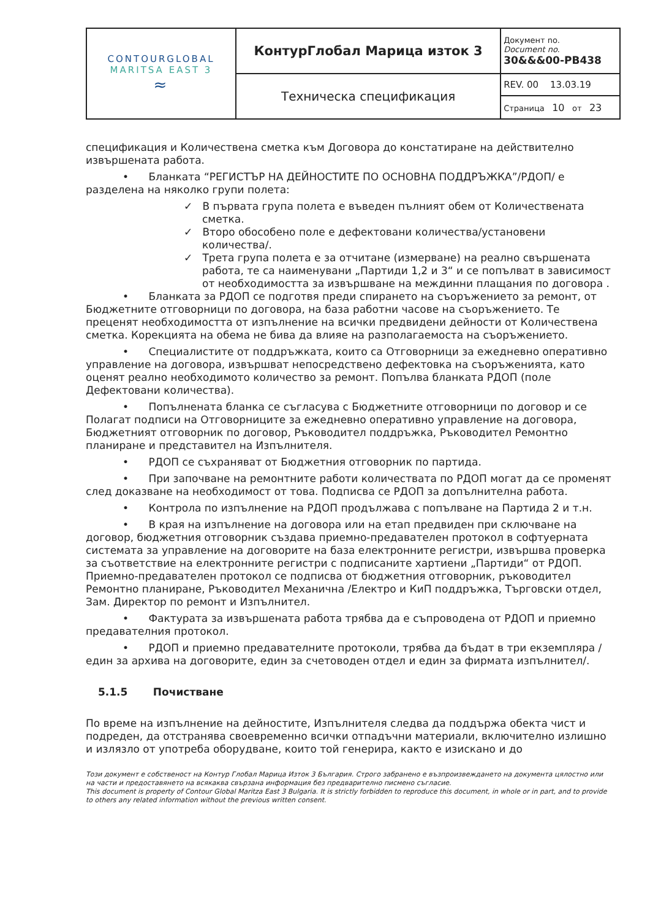| CONTOURGLOBAL MARITSA EAST 3 ≈ | КонтурГлобал Марица изток 3 | Документ no. Document no. 30&&&00-PB438 |
| | Техническа спецификация | REV. 00 13.03.19 |
| | | Страница 10 от 23 |
спецификация и Количествена сметка към Договора до констатиране на действително извършената работа.
• Бланката “РЕГИСТЪР НА ДЕЙНОСТИТЕ ПО ОСНОВНА ПОДДРЪЖКА”/РДОП/ е разделена на няколко групи полета:
✓ В първата група полета е въведен пълният обем от Количествената сметка.
✓ Второ обособено поле е дефектовани количества/установени количества/.
✓ Трета група полета е за отчитане (измерване) на реално свършената работа, те са наименувани „Партиди 1,2 и 3“ и се попълват в зависимост от необходимостта за извършване на междинни плащания по договора .
• Бланката за РДОП се подготвя преди спирането на съоръжението за ремонт, от Бюджетните отговорници по договора, на база работни часове на съоръжението. Те преценят необходимостта от изпълнение на всички предвидени дейности от Количествена сметка. Корекцията на обема не бива да влияе на разполагаемоста на съоръжението.
• Специалистите от поддръжката, които са Отговорници за ежедневно оперативно управление на договора, извършват непосредствено дефектовка на съоръженията, като оценят реално необходимото количество за ремонт. Попълва бланката РДОП (поле Дефектовани количества).
• Попълнената бланка се съгласува с Бюджетните отговорници по договор и се Полагат подписи на Отговорниците за ежедневно оперативно управление на договора, Бюджетният отговорник по договор, Ръководител поддръжка, Ръководител Ремонтно планиране и представител на Изпълнителя.
• РДОП се съхраняват от Бюджетния отговорник по партида.
• При започване на ремонтните работи количествата по РДОП могат да се променят след доказване на необходимост от това. Подписва се РДОП за допълнителна работа.
• Контрола по изпълнение на РДОП продължава с попълване на Партида 2 и т.н.
• В края на изпълнение на договора или на етап предвиден при сключване на договор, бюджетния отговорник създава приемно-предавателен протокол в софтуерната системата за управление на договорите на база електронните регистри, извършва проверка за съответствие на електронните регистри с подписаните хартиени „Партиди“ от РДОП. Приемно-предавателен протокол се подписва от бюджетния отговорник, ръководител Ремонтно планиране, Ръководител Механична /Електро и КиП поддръжка, Търговски отдел, Зам. Директор по ремонт и Изпълнител.
• Фактурата за извършената работа трябва да е съпроводена от РДОП и приемно предавателния протокол.
• РДОП и приемно предавателните протоколи, трябва да бъдат в три екземпляра / един за архива на договорите, един за счетоводен отдел и един за фирмата изпълнител/.
5.1.5 Почистване
По време на изпълнение на дейностите, Изпълнителя следва да поддържа обекта чист и подреден, да отстранява своевременно всички отпадъчни материали, включително излишно и излязло от употреба оборудване, които той генерира, както е изискано и до
Този документ е собственост на Контур Глобал Марица Изток 3 България. Строго забранено е възпроизвеждането на документа цялостно или на части и предоставянето на всякаква свързана информация без предварително писмено съгласие.
This document is property of Contour Global Maritza East 3 Bulgaria. It is strictly forbidden to reproduce this document, in whole or in part, and to provide to others any related information without the previous written consent.